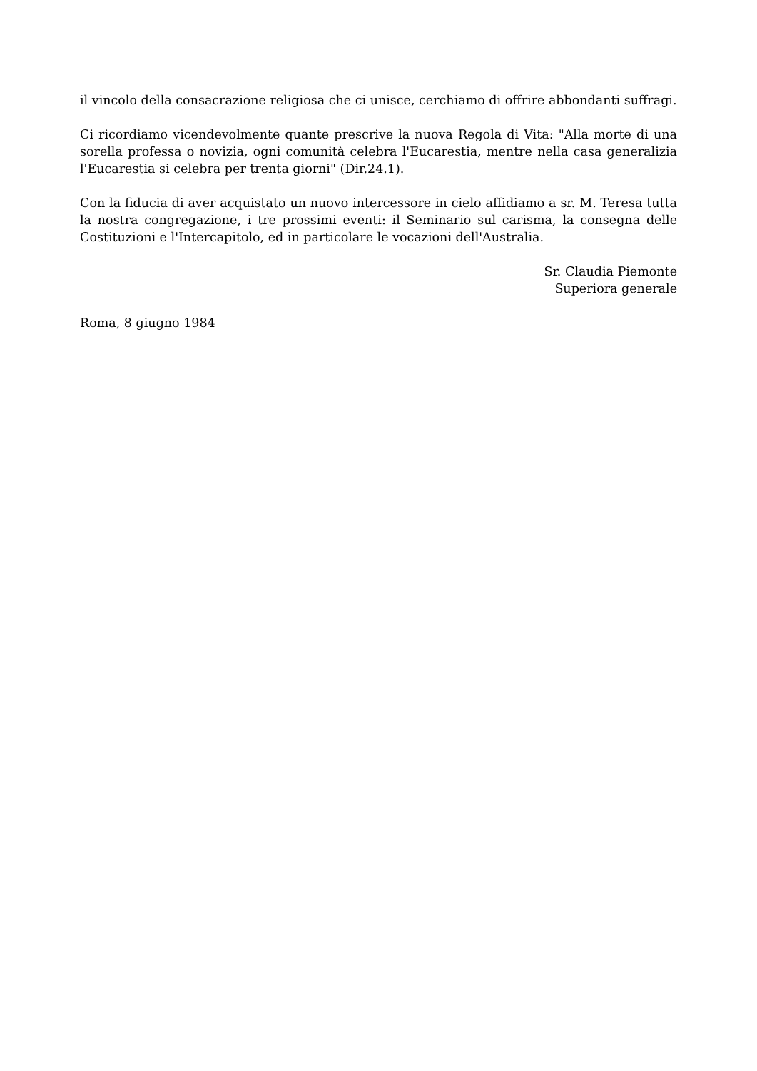il vincolo della consacrazione religiosa che ci unisce, cerchiamo di offrire abbondanti suffragi.
Ci ricordiamo vicendevolmente quante prescrive la nuova Regola di Vita: "Alla morte di una sorella professa o novizia, ogni comunità celebra l'Eucarestia, mentre nella casa generalizia l'Eucarestia si celebra per trenta giorni" (Dir.24.1).
Con la fiducia di aver acquistato un nuovo intercessore in cielo affidiamo a sr. M. Teresa tutta la nostra congregazione, i tre prossimi eventi: il Seminario sul carisma, la consegna delle Costituzioni e l'Intercapitolo, ed in particolare le vocazioni dell'Australia.
Sr. Claudia Piemonte
Superiora generale
Roma, 8 giugno 1984